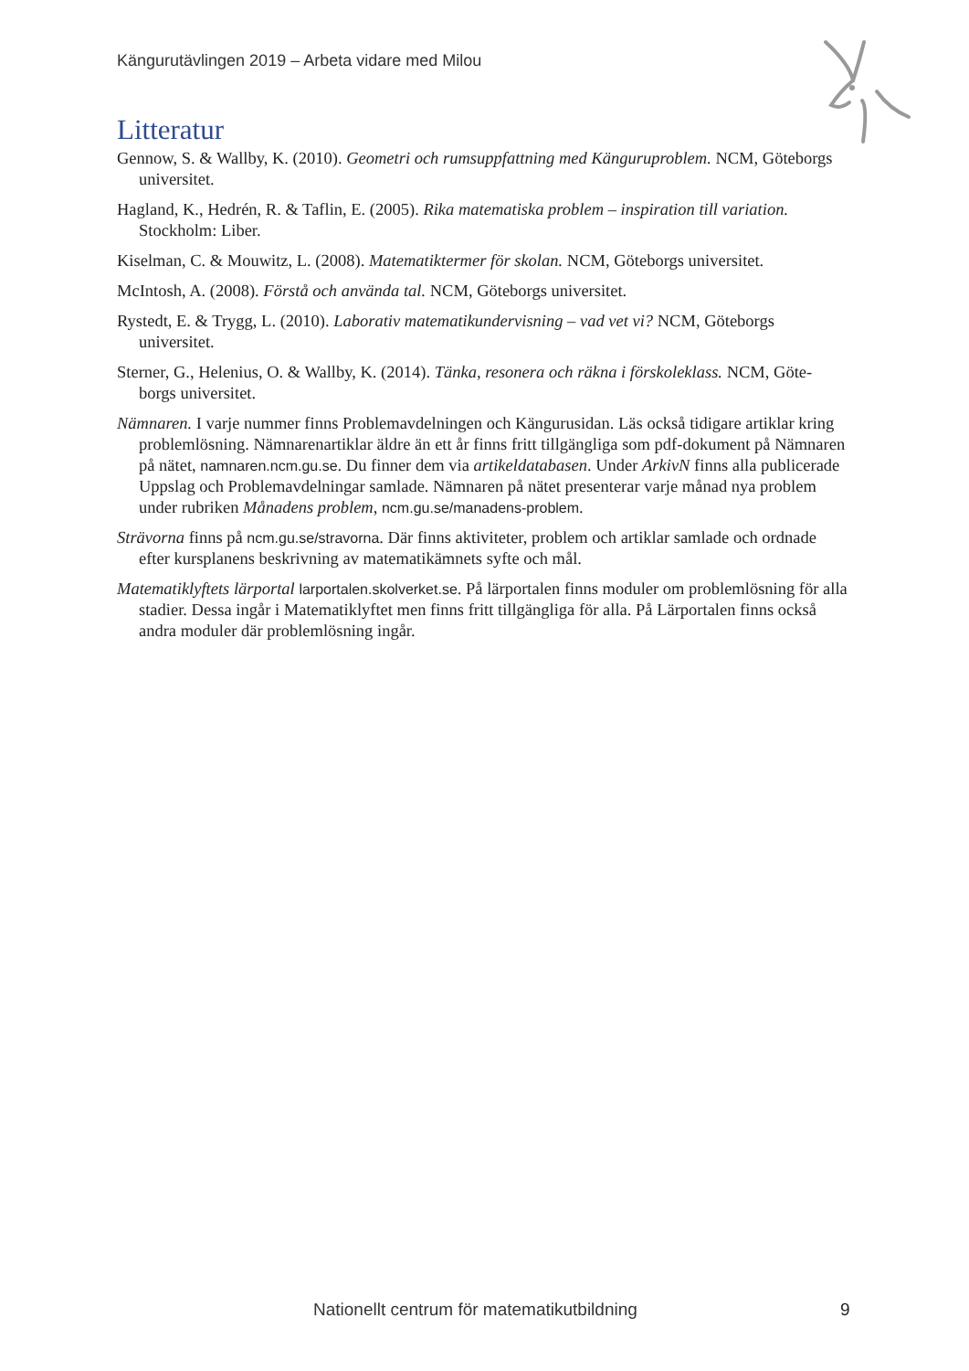Kängurutävlingen 2019 – Arbeta vidare med Milou
Litteratur
Gennow, S. & Wallby, K. (2010). Geometri och rumsuppfattning med Känguruproblem. NCM, Göteborgs universitet.
Hagland, K., Hedrén, R. & Taflin, E. (2005). Rika matematiska problem – inspiration till variation. Stockholm: Liber.
Kiselman, C. & Mouwitz, L. (2008). Matematiktermer för skolan. NCM, Göteborgs universitet.
McIntosh, A. (2008). Förstå och använda tal. NCM, Göteborgs universitet.
Rystedt, E. & Trygg, L. (2010). Laborativ matematikundervisning – vad vet vi? NCM, Göteborgs universitet.
Sterner, G., Helenius, O. & Wallby, K. (2014). Tänka, resonera och räkna i förskoleklass. NCM, Göte-borgs universitet.
Nämnaren. I varje nummer finns Problemavdelningen och Kängurusidan. Läs också tidigare artiklar kring problemlösning. Nämnarenartiklar äldre än ett år finns fritt tillgängliga som pdf-dokument på Nämnaren på nätet, namnaren.ncm.gu.se. Du finner dem via artikeldatabasen. Under ArkivN finns alla publicerade Uppslag och Problemavdelningar samlade. Nämnaren på nätet presenterar varje månad nya problem under rubriken Månadens problem, ncm.gu.se/manadens-problem.
Strävorna finns på ncm.gu.se/stravorna. Där finns aktiviteter, problem och artiklar samlade och ordnade efter kursplanens beskrivning av matematikämnets syfte och mål.
Matematiklyftets lärportal larportalen.skolverket.se. På lärportalen finns moduler om problemlösning för alla stadier. Dessa ingår i Matematiklyftet men finns fritt tillgängliga för alla. På Lärportalen finns också andra moduler där problemlösning ingår.
Nationellt centrum för matematikutbildning
9